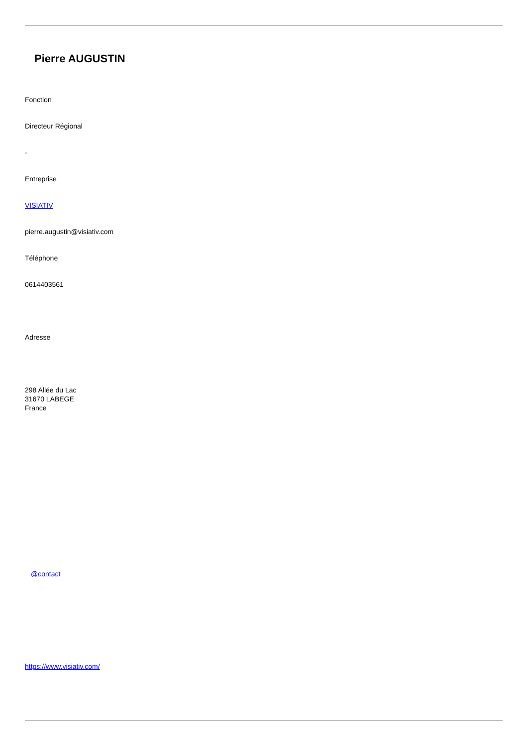Pierre AUGUSTIN
Fonction
Directeur Régional
-
Entreprise
VISIATIV
pierre.augustin@visiativ.com
Téléphone
0614403561
Adresse
298 Allée du Lac
31670 LABEGE
France
@contact
https://www.visiativ.com/